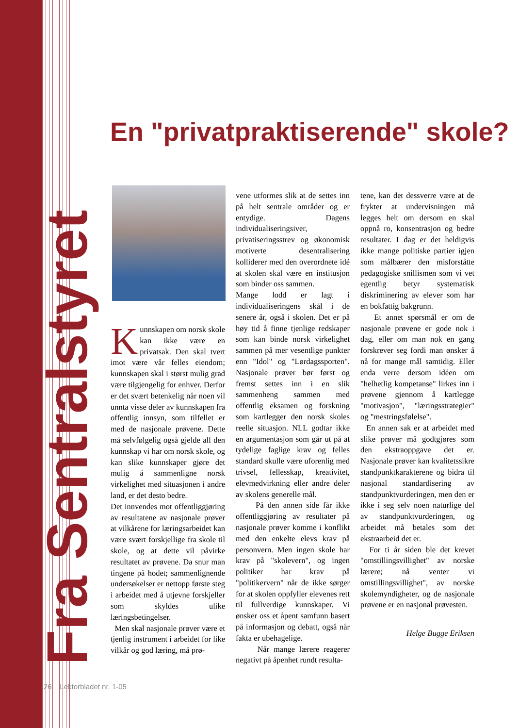Fra Sentralstyret
En "privatpraktiserende" skole?
Kunnskapen om norsk skole kan ikke være en privatsak. Den skal tvert imot være vår felles eiendom; kunnskapen skal i størst mulig grad være tilgjengelig for enhver. Derfor er det svært betenkelig når noen vil unnta visse deler av kunnskapen fra offentlig innsyn, som tilfellet er med de nasjonale prøvene. Dette må selvfølgelig også gjelde all den kunnskap vi har om norsk skole, og kan slike kunnskaper gjøre det mulig å sammenligne norsk virkelighet med situasjonen i andre land, er det desto bedre.
Det innvendes mot offentliggjøring av resultatene av nasjonale prøver at vilkårene for læringsarbeidet kan være svært forskjellige fra skole til skole, og at dette vil påvirke resultatet av prøvene. Da snur man tingene på hodet; sammenlignende undersøkelser er nettopp første steg i arbeidet med å utjevne forskjeller som skyldes ulike læringsbetingelser.
Men skal nasjonale prøver være et tjenlig instrument i arbeidet for like vilkår og god læring, må prø-
vene utformes slik at de settes inn på helt sentrale områder og er entydige. Dagens individualiseringsiver, privatiseringsstrev og økonomisk motiverte desentralisering kolliderer med den overordnete idé at skolen skal være en institusjon som binder oss sammen.
Mange lodd er lagt i individualiseringens skål i de senere år, også i skolen. Det er på høy tid å finne tjenlige redskaper som kan binde norsk virkelighet sammen på mer vesentlige punkter enn "Idol" og "Lørdagssporten". Nasjonale prøver bør først og fremst settes inn i en slik sammenheng sammen med offentlig eksamen og forskning som kartlegger den norsk skoles reelle situasjon. NLL godtar ikke en argumentasjon som går ut på at tydelige faglige krav og felles standard skulle være uforenlig med trivsel, fellesskap, kreativitet, elevmedvirkning eller andre deler av skolens generelle mål.
På den annen side får ikke offentliggjøring av resultater på nasjonale prøver komme i konflikt med den enkelte elevs krav på personvern. Men ingen skole har krav på "skolevern", og ingen politiker har krav på "politikervern" når de ikke sørger for at skolen oppfyller elevenes rett til fullverdige kunnskaper. Vi ønsker oss et åpent samfunn basert på informasjon og debatt, også når fakta er ubehagelige.
Når mange lærere reagerer negativt på åpenhet rundt resulta-
tene, kan det dessverre være at de frykter at undervisningen må legges helt om dersom en skal oppnå ro, konsentrasjon og bedre resultater. I dag er det heldigvis ikke mange politiske partier igjen som målbærer den misforståtte pedagogiske snillismen som vi vet egentlig betyr systematisk diskriminering av elever som har en bokfattig bakgrunn.
Et annet spørsmål er om de nasjonale prøvene er gode nok i dag, eller om man nok en gang forskrever seg fordi man ønsker å nå for mange mål samtidig. Eller enda verre dersom idéen om "helhetlig kompetanse" lirkes inn i prøvene gjennom å kartlegge "motivasjon", "læringsstrategier" og "mestringsfølelse".
En annen sak er at arbeidet med slike prøver må godtgjøres som den ekstraoppgave det er. Nasjonale prøver kan kvalitetssikre standpunktkarakterene og bidra til nasjonal standardisering av standpunktvurderingen, men den er ikke i seg selv noen naturlige del av standpunktvurderingen, og arbeidet må betales som det ekstraarbeid det er.
For ti år siden ble det krevet "omstillingsvillighet" av norske lærere; nå venter vi omstillingsvillighet", av norske skolemyndigheter, og de nasjonale prøvene er en nasjonal prøvesten.
Helge Bugge Eriksen
26 Lektorbladet nr. 1-05